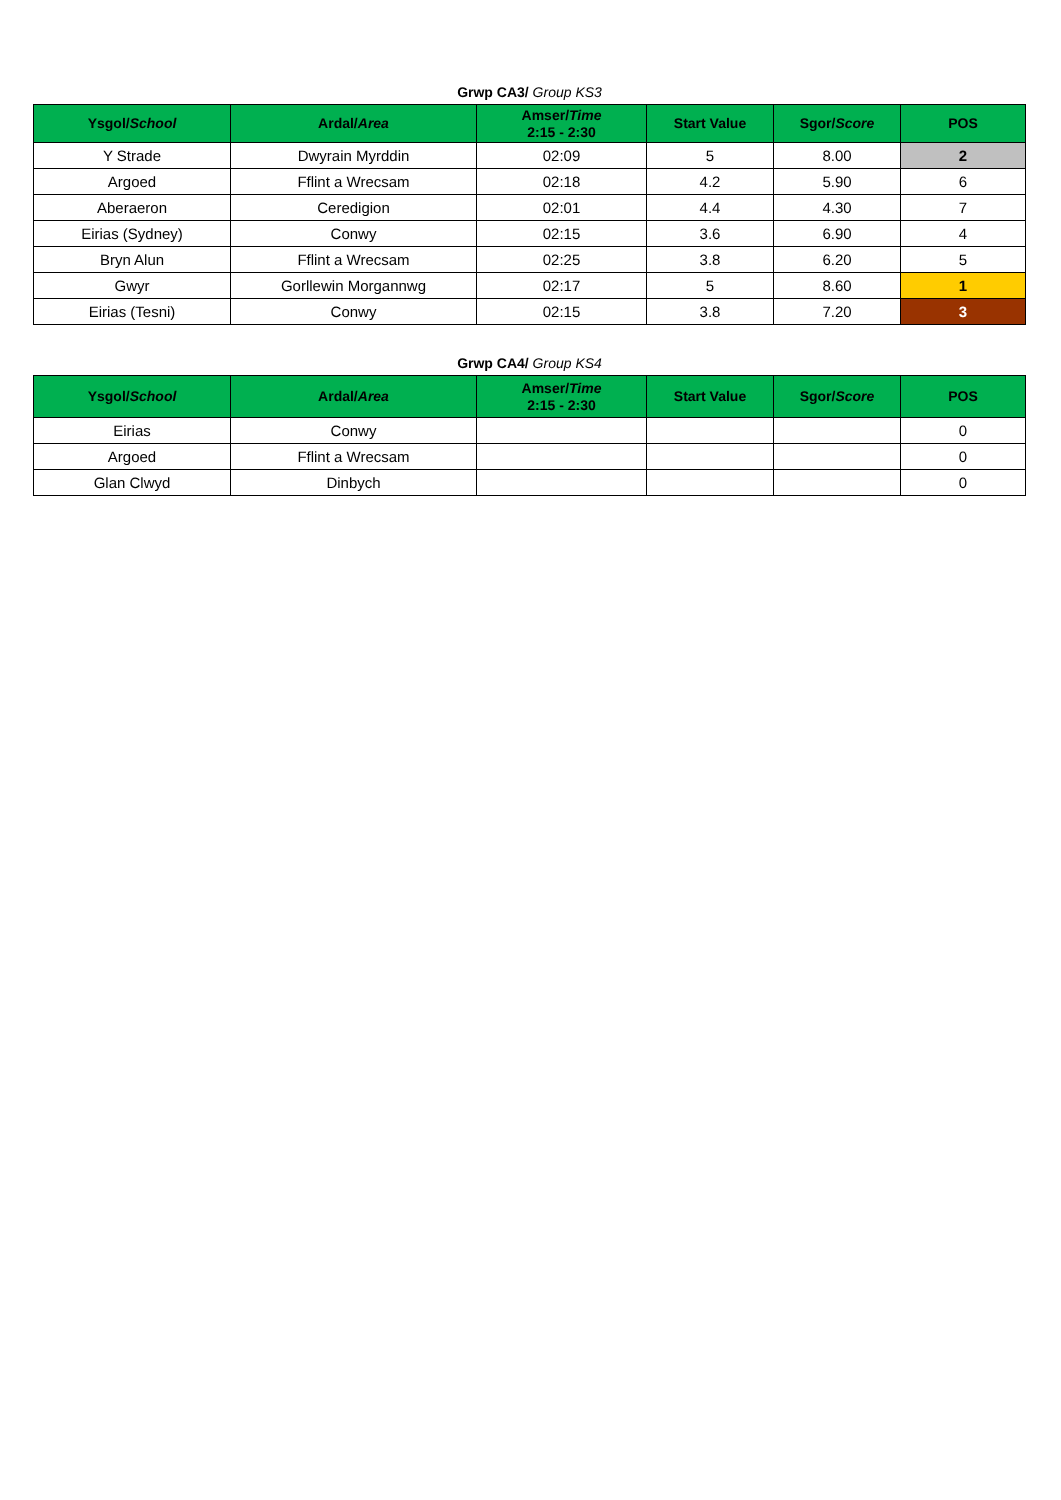Grwp CA3/ Group KS3
| Ysgol/ School | Ardal/ Area | Amser/ Time 2:15 - 2:30 | Start Value | Sgor/ Score | POS |
| --- | --- | --- | --- | --- | --- |
| Y Strade | Dwyrain Myrddin | 02:09 | 5 | 8.00 | 2 |
| Argoed | Fflint a Wrecsam | 02:18 | 4.2 | 5.90 | 6 |
| Aberaeron | Ceredigion | 02:01 | 4.4 | 4.30 | 7 |
| Eirias (Sydney) | Conwy | 02:15 | 3.6 | 6.90 | 4 |
| Bryn Alun | Fflint a Wrecsam | 02:25 | 3.8 | 6.20 | 5 |
| Gwyr | Gorllewin Morgannwg | 02:17 | 5 | 8.60 | 1 |
| Eirias (Tesni) | Conwy | 02:15 | 3.8 | 7.20 | 3 |
Grwp CA4/ Group KS4
| Ysgol/ School | Ardal/ Area | Amser/ Time 2:15 - 2:30 | Start Value | Sgor/ Score | POS |
| --- | --- | --- | --- | --- | --- |
| Eirias | Conwy | | | | 0 |
| Argoed | Fflint a Wrecsam | | | | 0 |
| Glan Clwyd | Dinbych | | | | 0 |